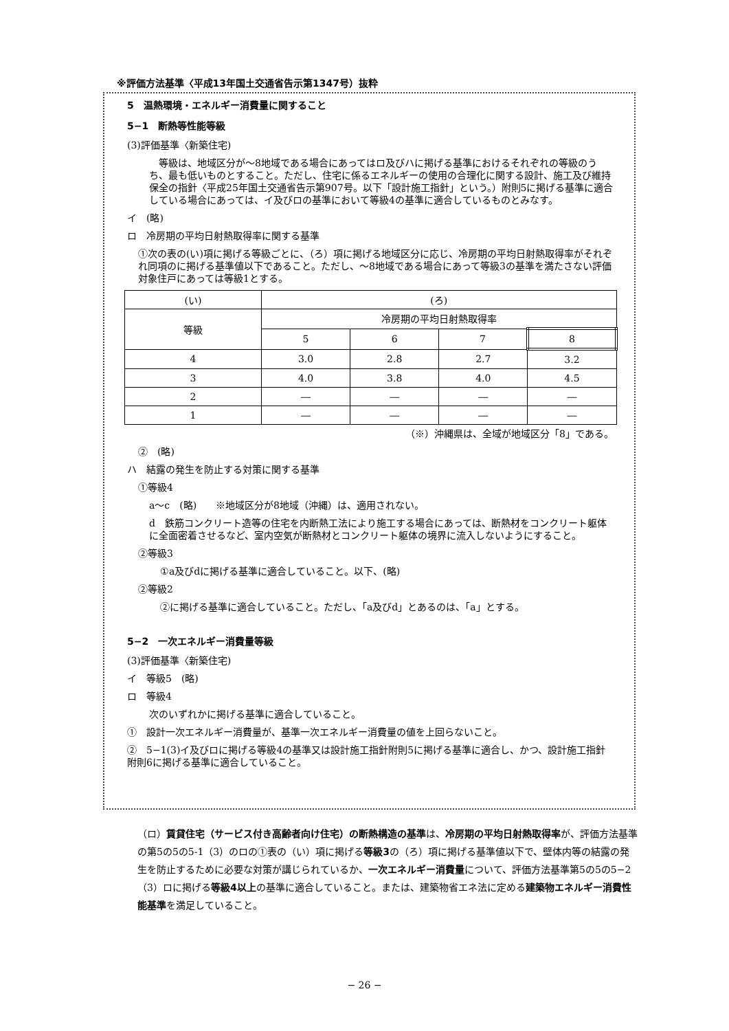※評価方法基準〈平成13年国土交通省告示第1347号）抜粋
5　温熱環境・エネルギー消費量に関すること
5−1　断熱等性能等級
(3)評価基準〈新築住宅)
　等級は、地域区分が〜8地域である場合にあってはロ及びハに掲げる基準におけるそれぞれの等級のうち、最も低いものとすること。ただし、住宅に係るエネルギーの使用の合理化に関する設計、施工及び維持保全の指針〈平成25年国土交通省告示第907号。以下「設計施工指針」という。）附則5に掲げる基準に適合している場合にあっては、イ及びロの基準において等級4の基準に適合しているものとみなす。
イ　(略)
ロ　冷房期の平均日射熱取得率に関する基準
①次の表の(い)項に掲げる等級ごとに、（ろ）項に掲げる地域区分に応じ、冷房期の平均日射熱取得率がそれぞれ同項のに掲げる基準値以下であること。ただし、〜8地域である場合にあって等級3の基準を満たさない評価対象住戸にあっては等級1とする。
| (い) | (ろ) | | | |
| 等級 | 冷房期の平均日射熱取得率 | | | |
| | 5 | 6 | 7 | 8 |
| 4 | 3.0 | 2.8 | 2.7 | 3.2 |
| 3 | 4.0 | 3.8 | 4.0 | 4.5 |
| 2 | ― | ― | ― | ― |
| 1 | ― | ― | ― | ― |
（※）沖縄県は、全域が地域区分「8」である。
②　(略)
ハ　結露の発生を防止する対策に関する基準
①等級4
a〜c　(略)　　※地域区分が8地域（沖縄）は、適用されない。
d　鉄筋コンクリート造等の住宅を内断熱工法により施工する場合にあっては、断熱材をコンクリート躯体に全面密着させるなど、室内空気が断熱材とコンクリート躯体の境界に流入しないようにすること。
②等級3
①a及びdに掲げる基準に適合していること。以下、(略)
②等級2
②に掲げる基準に適合していること。ただし、「a及びd」とあるのは、「a」とする。
5−2　一次エネルギー消費量等級
(3)評価基準〈新築住宅)
イ　等級5　(略)
ロ　等級4
次のいずれかに掲げる基準に適合していること。
①　設計一次エネルギー消費量が、基準一次エネルギー消費量の値を上回らないこと。
②　5−1(3)イ及びロに掲げる等級4の基準又は設計施工指針附則5に掲げる基準に適合し、かつ、設計施工指針附則6に掲げる基準に適合していること。
（ロ）賃貸住宅（サービス付き高齢者向け住宅）の断熱構造の基準は、冷房期の平均日射熱取得率が、評価方法基準の第5の5の5‐1（3）のロの①表の（い）項に掲げる等級3の（ろ）項に掲げる基準値以下で、壁体内等の結露の発生を防止するために必要な対策が講じられているか、一次エネルギー消費量について、評価方法基準第5の5の5−2（3）ロに掲げる等級4以上の基準に適合していること。または、建築物省エネ法に定める建築物エネルギー消費性能基準を満足していること。
− 26 −